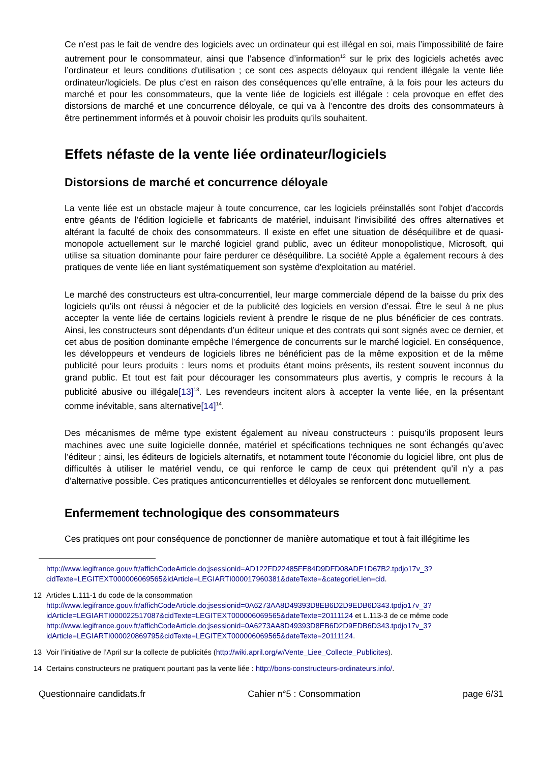Ce n’est pas le fait de vendre des logiciels avec un ordinateur qui est illégal en soi, mais l’impossibilité de faire autrement pour le consommateur, ainsi que l’absence d’information<sup>12</sup> sur le prix des logiciels achetés avec l’ordinateur et leurs conditions d'utilisation ; ce sont ces aspects déloyaux qui rendent illégale la vente liée ordinateur/logiciels. De plus c’est en raison des conséquences qu’elle entraîne, à la fois pour les acteurs du marché et pour les consommateurs, que la vente liée de logiciels est illégale : cela provoque en effet des distorsions de marché et une concurrence déloyale, ce qui va à l’encontre des droits des consommateurs à être pertinemment informés et à pouvoir choisir les produits qu’ils souhaitent.
Effets néfaste de la vente liée ordinateur/logiciels
Distorsions de marché et concurrence déloyale
La vente liée est un obstacle majeur à toute concurrence, car les logiciels préinstallés sont l'objet d'accords entre géants de l'édition logicielle et fabricants de matériel, induisant l'invisibilité des offres alternatives et altérant la faculté de choix des consommateurs. Il existe en effet une situation de déséquilibre et de quasi-monopole actuellement sur le marché logiciel grand public, avec un éditeur monopolistique, Microsoft, qui utilise sa situation dominante pour faire perdurer ce déséquilibre. La société Apple a également recours à des pratiques de vente liée en liant systématiquement son système d'exploitation au matériel.
Le marché des constructeurs est ultra-concurrentiel, leur marge commerciale dépend de la baisse du prix des logiciels qu’ils ont réussi à négocier et de la publicité des logiciels en version d’essai. Être le seul à ne plus accepter la vente liée de certains logiciels revient à prendre le risque de ne plus bénéficier de ces contrats. Ainsi, les constructeurs sont dépendants d’un éditeur unique et des contrats qui sont signés avec ce dernier, et cet abus de position dominante empêche l’émergence de concurrents sur le marché logiciel. En conséquence, les développeurs et vendeurs de logiciels libres ne bénéficient pas de la même exposition et de la même publicité pour leurs produits : leurs noms et produits étant moins présents, ils restent souvent inconnus du grand public. Et tout est fait pour décourager les consommateurs plus avertis, y compris le recours à la publicité abusive ou illégale[13]<sup>13</sup>. Les revendeurs incitent alors à accepter la vente liée, en la présentant comme inévitable, sans alternative[14]<sup>14</sup>.
Des mécanismes de même type existent également au niveau constructeurs : puisqu’ils proposent leurs machines avec une suite logicielle donnée, matériel et spécifications techniques ne sont échangés qu’avec l’éditeur ; ainsi, les éditeurs de logiciels alternatifs, et notamment toute l’économie du logiciel libre, ont plus de difficultés à utiliser le matériel vendu, ce qui renforce le camp de ceux qui prétendent qu’il n’y a pas d’alternative possible. Ces pratiques anticoncurrentielles et déloyales se renforcent donc mutuellement.
Enfermement technologique des consommateurs
Ces pratiques ont pour conséquence de ponctionner de manière automatique et tout à fait illégitime les
http://www.legifrance.gouv.fr/affichCodeArticle.do;jsessionid=AD122FD22485FE84D9DFD08ADE1D67B2.tpdjo17v_3?cidTexte=LEGITEXT000006069565&idArticle=LEGIARTI000017960381&dateTexte=&categorieLien=cid.
12 Articles L.111-1 du code de la consommation http://www.legifrance.gouv.fr/affichCodeArticle.do;jsessionid=0A6273AA8D49393D8EB6D2D9EDB6D343.tpdjo17v_3?idArticle=LEGIARTI000022517087&cidTexte=LEGITEXT000006069565&dateTexte=20111124 et L.113-3 de ce même code http://www.legifrance.gouv.fr/affichCodeArticle.do;jsessionid=0A6273AA8D49393D8EB6D2D9EDB6D343.tpdjo17v_3?idArticle=LEGIARTI000020869795&cidTexte=LEGITEXT000006069565&dateTexte=20111124.
13 Voir l’initiative de l’April sur la collecte de publicités (http://wiki.april.org/w/Vente_Liee_Collecte_Publicites).
14 Certains constructeurs ne pratiquent pourtant pas la vente liée : http://bons-constructeurs-ordinateurs.info/.
Questionnaire candidats.fr Cahier n°5 : Consommation page 6/31